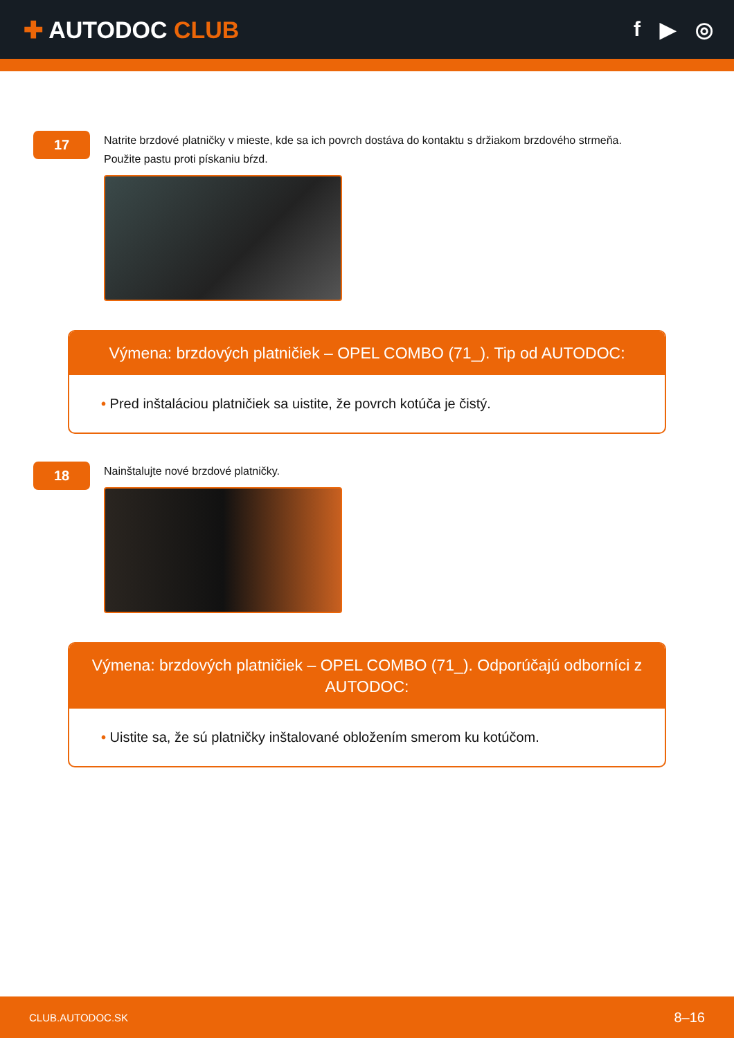✚ AUTODOC CLUB f ▶ ◎
17
Natrite brzdové platničky v mieste, kde sa ich povrch dostáva do kontaktu s držiakom brzdového strmeňa.
Použite pastu proti pískaniu bŕzd.
Výmena: brzdových platničiek – OPEL COMBO (71_). Tip od AUTODOC:
• Pred inštaláciou platničiek sa uistite, že povrch kotúča je čistý.
18
Nainštalujte nové brzdové platničky.
Výmena: brzdových platničiek – OPEL COMBO (71_). Odporúčajú odborníci z AUTODOC:
• Uistite sa, že sú platničky inštalované obložením smerom ku kotúčom.
CLUB.AUTODOC.SK 8–16